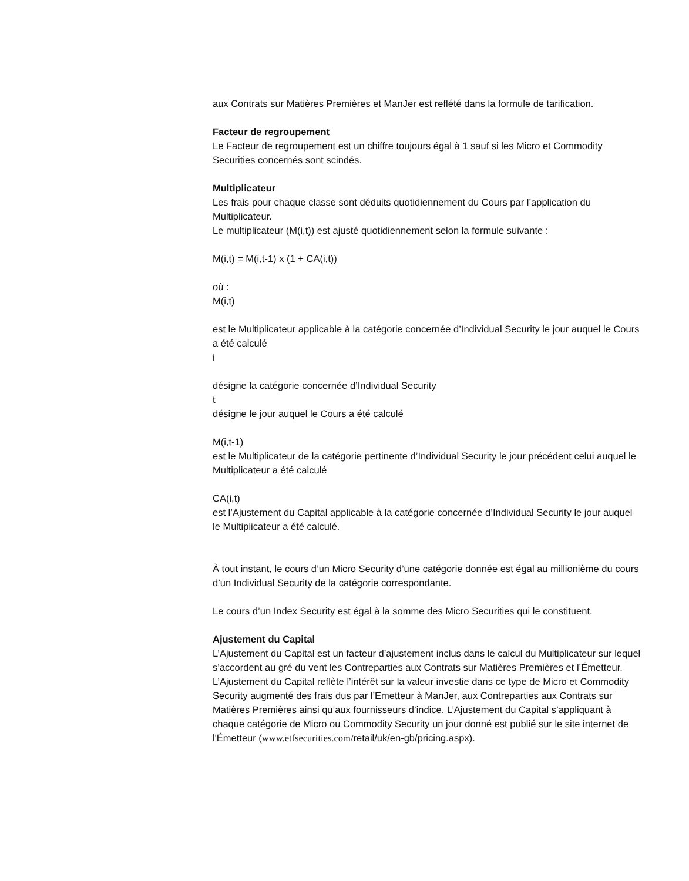aux Contrats sur Matières Premières et ManJer est reflété dans la formule de tarification.
Facteur de regroupement
Le Facteur de regroupement est un chiffre toujours égal à 1 sauf si les Micro et Commodity Securities concernés sont scindés.
Multiplicateur
Les frais pour chaque classe sont déduits quotidiennement du Cours par l’application du Multiplicateur.
Le multiplicateur (M(i,t)) est ajusté quotidiennement selon la formule suivante :
M(i,t) = M(i,t-1) x (1 + CA(i,t))
où :
M(i,t)
est le Multiplicateur applicable à la catégorie concernée d’Individual Security le jour auquel le Cours a été calculé
i
désigne la catégorie concernée d’Individual Security
t
désigne le jour auquel le Cours a été calculé
M(i,t-1)
est le Multiplicateur de la catégorie pertinente d’Individual Security le jour précédent celui auquel le Multiplicateur a été calculé
CA(i,t)
est l’Ajustement du Capital applicable à la catégorie concernée d’Individual Security le jour auquel le Multiplicateur a été calculé.
À tout instant, le cours d’un Micro Security d’une catégorie donnée est égal au millionième du cours d’un Individual Security de la catégorie correspondante.
Le cours d’un Index Security est égal à la somme des Micro Securities qui le constituent.
Ajustement du Capital
L’Ajustement du Capital est un facteur d’ajustement inclus dans le calcul du Multiplicateur sur lequel s’accordent au gré du vent les Contreparties aux Contrats sur Matières Premières et l’Émetteur. L’Ajustement du Capital reflète l’intérêt sur la valeur investie dans ce type de Micro et Commodity Security augmenté des frais dus par l’Emetteur à ManJer, aux Contreparties aux Contrats sur Matières Premières ainsi qu’aux fournisseurs d’indice. L’Ajustement du Capital s’appliquant à chaque catégorie de Micro ou Commodity Security un jour donné est publié sur le site internet de l'Émetteur (www.etfsecurities.com/retail/uk/en-gb/pricing.aspx).